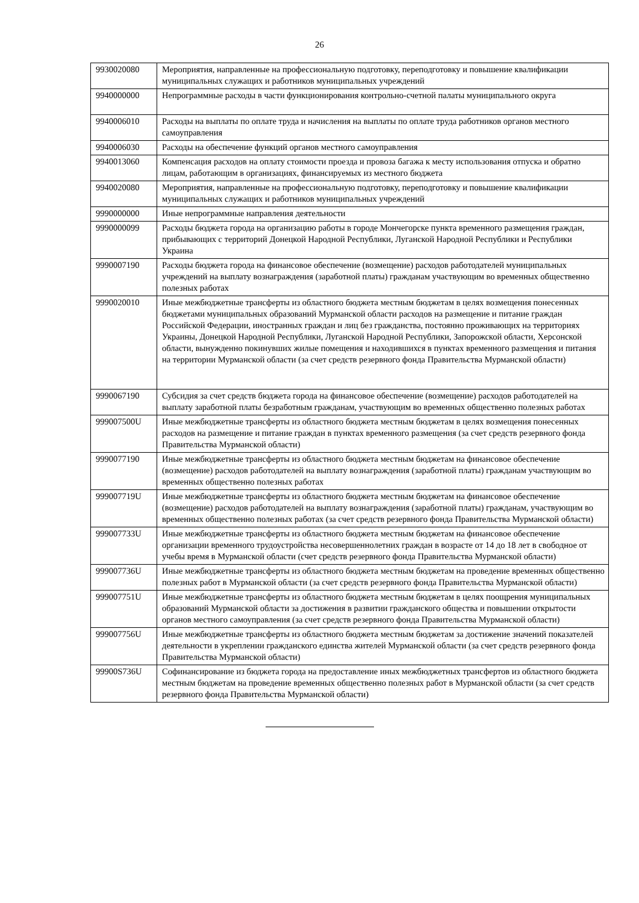26
| 9930020080 | Мероприятия, направленные на профессиональную подготовку, переподготовку и повышение квалификации муниципальных служащих и работников муниципальных учреждений |
| 9940000000 | Непрограммные расходы в части функционирования контрольно-счетной палаты муниципального округа |
| 9940006010 | Расходы на выплаты по оплате труда и начисления на выплаты по оплате труда работников органов местного самоуправления |
| 9940006030 | Расходы на обеспечение функций органов местного самоуправления |
| 9940013060 | Компенсация расходов на оплату стоимости проезда и провоза багажа к месту использования отпуска и обратно лицам, работающим в организациях, финансируемых из местного бюджета |
| 9940020080 | Мероприятия, направленные на профессиональную подготовку, переподготовку и повышение квалификации муниципальных служащих и работников муниципальных учреждений |
| 9990000000 | Иные непрограммные направления деятельности |
| 9990000099 | Расходы бюджета города на организацию работы в городе Мончегорске пункта временного размещения граждан, прибывающих с территорий Донецкой Народной Республики, Луганской Народной Республики и Республики Украина |
| 9990007190 | Расходы бюджета города на финансовое обеспечение (возмещение) расходов работодателей муниципальных учреждений на выплату вознаграждения (заработной платы) гражданам участвующим во временных общественно полезных работах |
| 9990020010 | Иные межбюджетные трансферты из областного бюджета местным бюджетам в целях возмещения понесенных бюджетами муниципальных образований Мурманской области расходов на размещение и питание граждан Российской Федерации, иностранных граждан и лиц без гражданства, постоянно проживающих на территориях Украины, Донецкой Народной Республики, Луганской Народной Республики, Запорожской области, Херсонской области, вынужденно покинувших жилые помещения и находившихся в пунктах временного размещения и питания на территории Мурманской области (за счет средств резервного фонда Правительства Мурманской области) |
| 9990067190 | Субсидия за счет средств бюджета города на финансовое обеспечение (возмещение) расходов работодателей на выплату заработной платы безработным гражданам, участвующим во временных общественно полезных работах |
| 999007500U | Иные межбюджетные трансферты из областного бюджета местным бюджетам в целях возмещения понесенных расходов на размещение и питание граждан в пунктах временного размещения (за счет средств резервного фонда Правительства Мурманской области) |
| 9990077190 | Иные межбюджетные трансферты из областного бюджета местным бюджетам на финансовое обеспечение (возмещение) расходов работодателей на выплату вознаграждения (заработной платы) гражданам участвующим во временных общественно полезных работах |
| 999007719U | Иные межбюджетные трансферты из областного бюджета местным бюджетам на финансовое обеспечение (возмещение) расходов работодателей на выплату вознаграждения (заработной платы) гражданам, участвующим во временных общественно полезных работах (за счет средств резервного фонда Правительства Мурманской области) |
| 999007733U | Иные межбюджетные трансферты из областного бюджета местным бюджетам на финансовое обеспечение организации временного трудоустройства несовершеннолетних граждан в возрасте от 14 до 18 лет в свободное от учебы время в Мурманской области (счет средств резервного фонда Правительства Мурманской области) |
| 999007736U | Иные межбюджетные трансферты из областного бюджета местным бюджетам на проведение временных общественно полезных работ в Мурманской области (за счет средств резервного фонда Правительства Мурманской области) |
| 999007751U | Иные межбюджетные трансферты из областного бюджета местным бюджетам в целях поощрения муниципальных образований Мурманской области за достижения в развитии гражданского общества и повышении открытости органов местного самоуправления (за счет средств резервного фонда Правительства Мурманской области) |
| 999007756U | Иные межбюджетные трансферты из областного бюджета местным бюджетам за достижение значений показателей деятельности в укреплении гражданского единства жителей Мурманской области (за счет средств резервного фонда Правительства Мурманской области) |
| 99900S736U | Софинансирование из бюджета города на предоставление иных межбюджетных трансфертов из областного бюджета местным бюджетам на проведение временных общественно полезных работ в Мурманской области (за счет средств резервного фонда Правительства Мурманской области) |